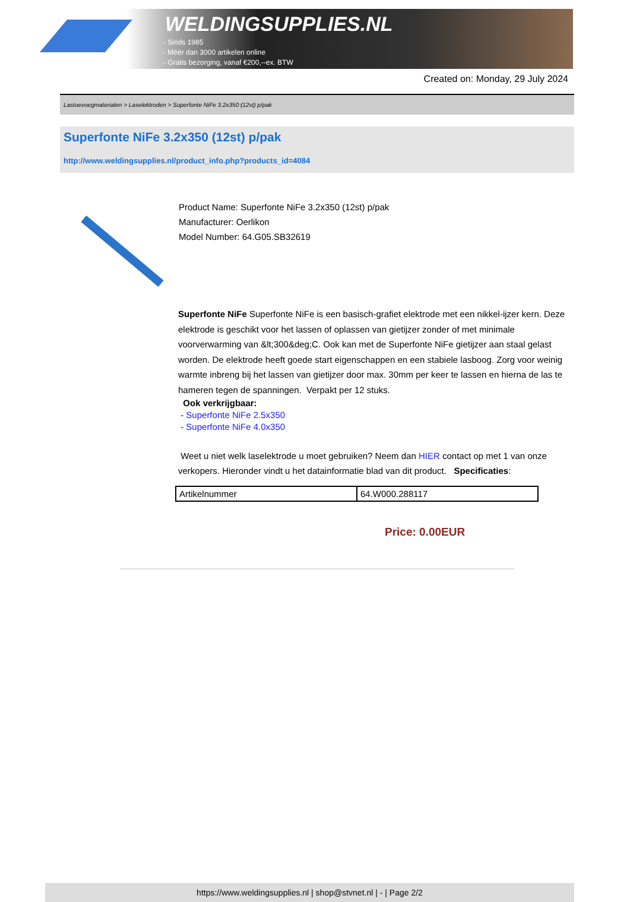WELDINGSUPPLIES.NL
- Sinds 1985
- Méér dan 3000 artikelen online
- Gratis bezorging, vanaf €200,--ex. BTW
Created on: Monday, 29 July 2024
Lastoevoegmaterialen > Laselektroden > Superfonte NiFe 3.2x350 (12st) p/pak
Superfonte NiFe 3.2x350 (12st) p/pak
http://www.weldingsupplies.nl/product_info.php?products_id=4084
Product Name: Superfonte NiFe 3.2x350 (12st) p/pak
Manufacturer: Oerlikon
Model Number: 64.G05.SB32619
Superfonte NiFe Superfonte NiFe is een basisch-grafiet elektrode met een nikkel-ijzer kern. Deze elektrode is geschikt voor het lassen of oplassen van gietijzer zonder of met minimale voorverwarming van &lt;300&deg;C. Ook kan met de Superfonte NiFe gietijzer aan staal gelast worden. De elektrode heeft goede start eigenschappen en een stabiele lasboog. Zorg voor weinig warmte inbreng bij het lassen van gietijzer door max. 30mm per keer te lassen en hierna de las te hameren tegen de spanningen. Verpakt per 12 stuks.
Ook verkrijgbaar:
- Superfonte NiFe 2.5x350
- Superfonte NiFe 4.0x350
Weet u niet welk laselektrode u moet gebruiken? Neem dan HIER contact op met 1 van onze verkopers. Hieronder vindt u het datainformatie blad van dit product. Specificaties:
| Artikelnummer | 64.W000.288117 |
Price: 0.00EUR
https://www.weldingsupplies.nl | shop@stvnet.nl | - | Page 2/2